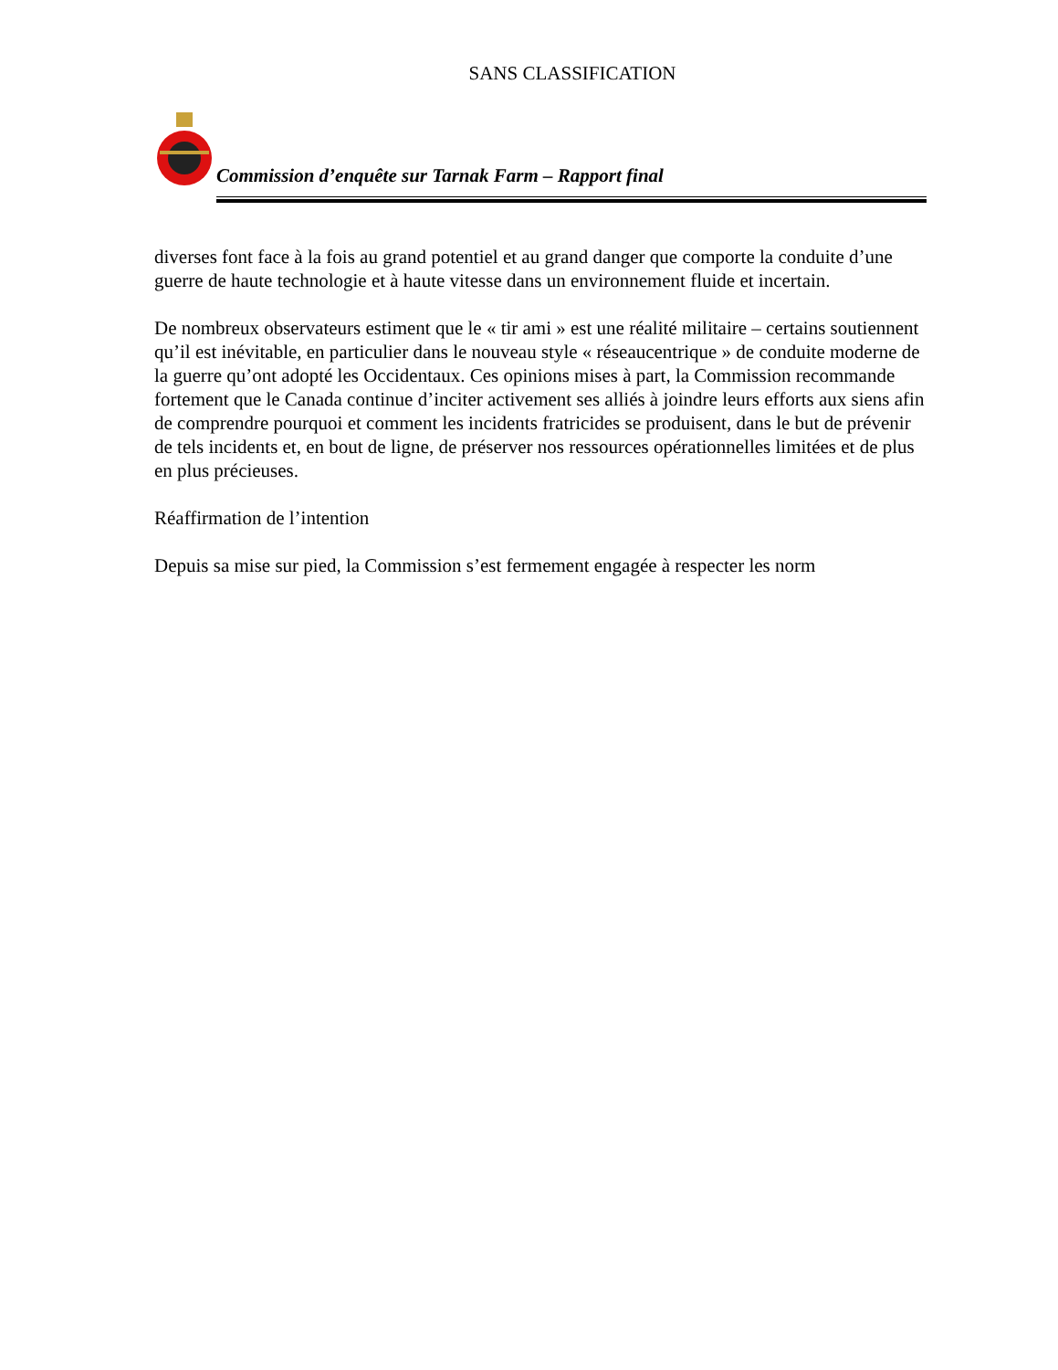SANS CLASSIFICATION
Commission d’enquête sur Tarnak Farm – Rapport final
diverses font face à la fois au grand potentiel et au grand danger que comporte la conduite d’une guerre de haute technologie et à haute vitesse dans un environnement fluide et incertain.
De nombreux observateurs estiment que le « tir ami » est une réalité militaire – certains soutiennent qu’il est inévitable, en particulier dans le nouveau style « réseaucentrique » de conduite moderne de la guerre qu’ont adopté les Occidentaux. Ces opinions mises à part, la Commission recommande fortement que le Canada continue d’inciter activement ses alliés à joindre leurs efforts aux siens afin de comprendre pourquoi et comment les incidents fratricides se produisent, dans le but de prévenir de tels incidents et, en bout de ligne, de préserver nos ressources opérationnelles limitées et de plus en plus précieuses.
Réaffirmation de l’intention
Depuis sa mise sur pied, la Commission s’est fermement engagée à respecter les norm